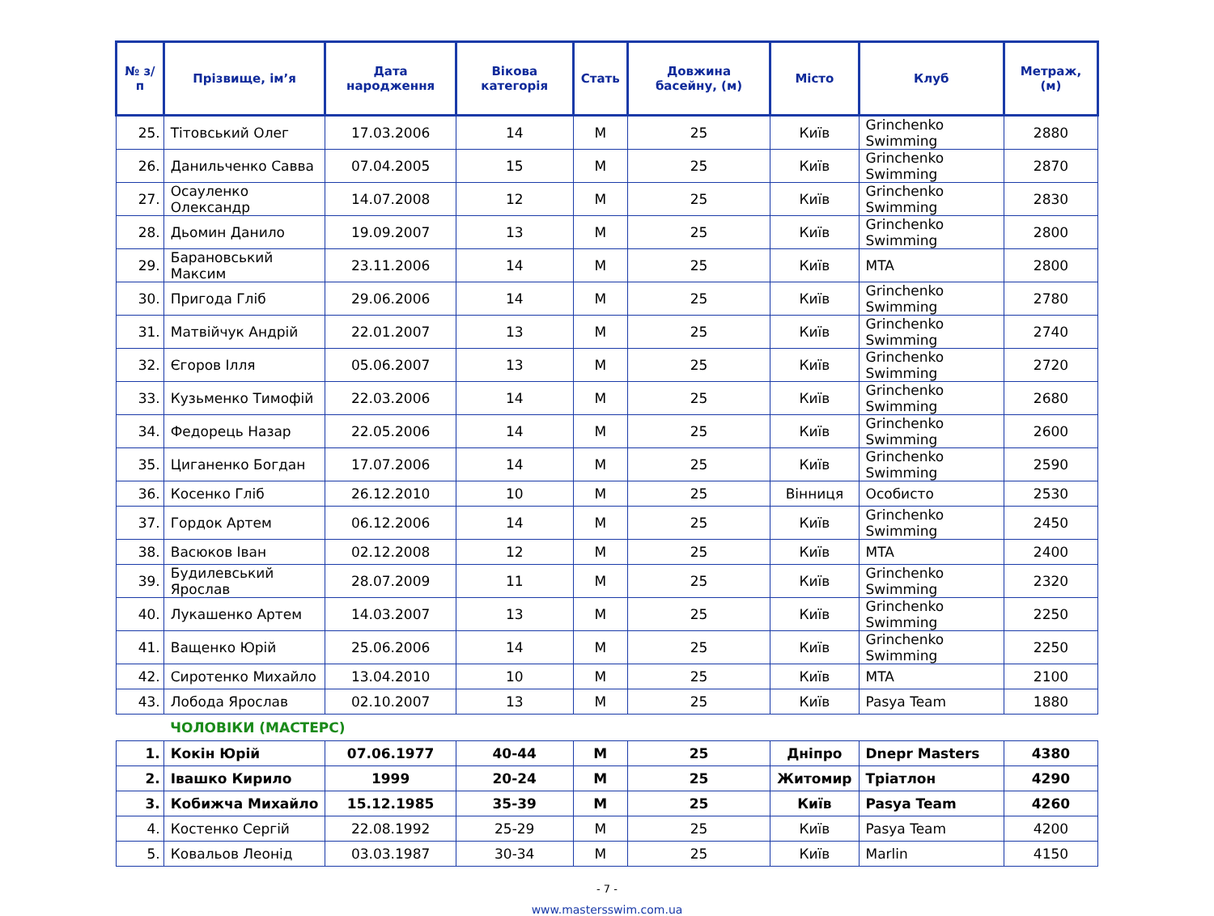| № з/п | Прізвище, ім’я | Дата народження | Вікова категорія | Стать | Довжина басейну, (м) | Місто | Клуб | Метраж, (м) |
| --- | --- | --- | --- | --- | --- | --- | --- | --- |
| 25. | Тітовський Олег | 17.03.2006 | 14 | M | 25 | Київ | Grinchenko Swimming | 2880 |
| 26. | Данильченко Савва | 07.04.2005 | 15 | M | 25 | Київ | Grinchenko Swimming | 2870 |
| 27. | Осауленко Олександр | 14.07.2008 | 12 | M | 25 | Київ | Grinchenko Swimming | 2830 |
| 28. | Дьомин Данило | 19.09.2007 | 13 | M | 25 | Київ | Grinchenko Swimming | 2800 |
| 29. | Барановський Максим | 23.11.2006 | 14 | M | 25 | Київ | MTA | 2800 |
| 30. | Пригода Гліб | 29.06.2006 | 14 | M | 25 | Київ | Grinchenko Swimming | 2780 |
| 31. | Матвійчук Андрій | 22.01.2007 | 13 | M | 25 | Київ | Grinchenko Swimming | 2740 |
| 32. | Єгоров Ілля | 05.06.2007 | 13 | M | 25 | Київ | Grinchenko Swimming | 2720 |
| 33. | Кузьменко Тимофій | 22.03.2006 | 14 | M | 25 | Київ | Grinchenko Swimming | 2680 |
| 34. | Федорець Назар | 22.05.2006 | 14 | M | 25 | Київ | Grinchenko Swimming | 2600 |
| 35. | Циганенко Богдан | 17.07.2006 | 14 | M | 25 | Київ | Grinchenko Swimming | 2590 |
| 36. | Косенко Гліб | 26.12.2010 | 10 | M | 25 | Вінниця | Особисто | 2530 |
| 37. | Гордок Артем | 06.12.2006 | 14 | M | 25 | Київ | Grinchenko Swimming | 2450 |
| 38. | Васюков Іван | 02.12.2008 | 12 | M | 25 | Київ | MTA | 2400 |
| 39. | Будилевський Ярослав | 28.07.2009 | 11 | M | 25 | Київ | Grinchenko Swimming | 2320 |
| 40. | Лукашенко Артем | 14.03.2007 | 13 | M | 25 | Київ | Grinchenko Swimming | 2250 |
| 41. | Ващенко Юрій | 25.06.2006 | 14 | M | 25 | Київ | Grinchenko Swimming | 2250 |
| 42. | Сиротенко Михайло | 13.04.2010 | 10 | M | 25 | Київ | MTA | 2100 |
| 43. | Лобода Ярослав | 02.10.2007 | 13 | M | 25 | Київ | Pasya Team | 1880 |
| | ЧОЛОВІКИ (МАСТЕРС) | | | | | | | |
| 1. | Кокін Юрій | 07.06.1977 | 40-44 | M | 25 | Дніпро | Dnepr Masters | 4380 |
| 2. | Івашко Кирило | 1999 | 20-24 | M | 25 | Житомир | Тріатлон | 4290 |
| 3. | Кобижча Михайло | 15.12.1985 | 35-39 | M | 25 | Київ | Pasya Team | 4260 |
| 4. | Костенко Сергій | 22.08.1992 | 25-29 | M | 25 | Київ | Pasya Team | 4200 |
| 5. | Ковальов Леонід | 03.03.1987 | 30-34 | M | 25 | Київ | Marlin | 4150 |
- 7 -
www.mastersswim.com.ua